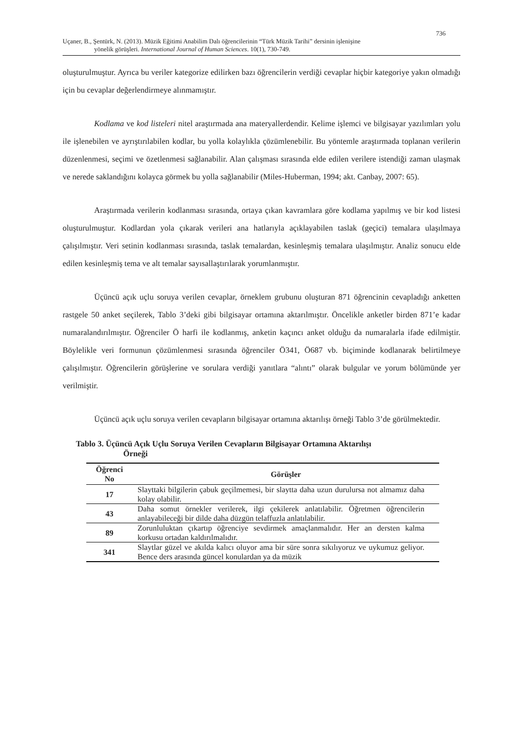736
Uçaner, B., Şentürk, N. (2013). Müzik Eğitimi Anabilim Dalı öğrencilerinin “Türk Müzik Tarihi” dersinin işlenişine
yönelik görüşleri. International Journal of Human Sciences. 10(1), 730-749.
oluşturulmuştur. Ayrıca bu veriler kategorize edilirken bazı öğrencilerin verdiği cevaplar hiçbir kategoriye yakın olmadığı için bu cevaplar değerlendirmeye alınmamıştır.
Kodlama ve kod listeleri nitel araştırmada ana materyallerdendir. Kelime işlemci ve bilgisayar yazılımları yolu ile işlenebilen ve ayrıştırılabilen kodlar, bu yolla kolaylıkla çözümlenebilir. Bu yöntemle araştırmada toplanan verilerin düzenlenmesi, seçimi ve özetlenmesi sağlanabilir. Alan çalışması sırasında elde edilen verilere istendiği zaman ulaşmak ve nerede saklandığını kolayca görmek bu yolla sağlanabilir (Miles-Huberman, 1994; akt. Canbay, 2007: 65).
Araştırmada verilerin kodlanması sırasında, ortaya çıkan kavramlara göre kodlama yapılmış ve bir kod listesi oluşturulmuştur. Kodlardan yola çıkarak verileri ana hatlarıyla açıklayabilen taslak (geçici) temalara ulaşılmaya çalışılmıştır. Veri setinin kodlanması sırasında, taslak temalardan, kesinleşmiş temalara ulaşılmıştır. Analiz sonucu elde edilen kesinleşmiş tema ve alt temalar sayısallaştırılarak yorumlanmıştır.
Üçüncü açık uçlu soruya verilen cevaplar, örneklem grubunu oluşturan 871 öğrencinin cevapladığı anketten rastgele 50 anket seçilerek, Tablo 3’deki gibi bilgisayar ortamına aktarılmıştır. Öncelikle anketler birden 871’e kadar numaralandırılmıştır. Öğrenciler Ö harfi ile kodlanmış, anketin kaçıncı anket olduğu da numaralarla ifade edilmiştir. Böylelikle veri formunun çözümlenmesi sırasında öğrenciler Ö341, Ö687 vb. biçiminde kodlanarak belirtilmeye çalışılmıştır. Öğrencilerin görüşlerine ve sorulara verdiği yanıtlara “alıntı” olarak bulgular ve yorum bölümünde yer verilmiştir.
Üçüncü açık uçlu soruya verilen cevapların bilgisayar ortamına aktarılışı örneği Tablo 3’de görülmektedir.
Tablo 3. Üçüncü Açık Uçlu Soruya Verilen Cevapların Bilgisayar Ortamına Aktarılışı
Örneği
| Öğrenci No | Görüşler |
| --- | --- |
| 17 | Slayttaki bilgilerin çabuk geçilmemesi, bir slaytta daha uzun durulursa not almamız daha kolay olabilir. |
| 43 | Daha somut örnekler verilerek, ilgi çekilerek anlatılabilir. Öğretmen öğrencilerin anlayabileceği bir dilde daha düzgün telaffuzla anlatılabilir. |
| 89 | Zorunluluktan çıkartıp öğrenciye sevdirmek amaçlanmalıdır. Her an dersten kalma korkusu ortadan kaldırılmalıdır. |
| 341 | Slaytlar güzel ve akılda kalıcı oluyor ama bir süre sonra sıkılıyoruz ve uykumuz geliyor. Bence ders arasında güncel konulardan ya da müzik |